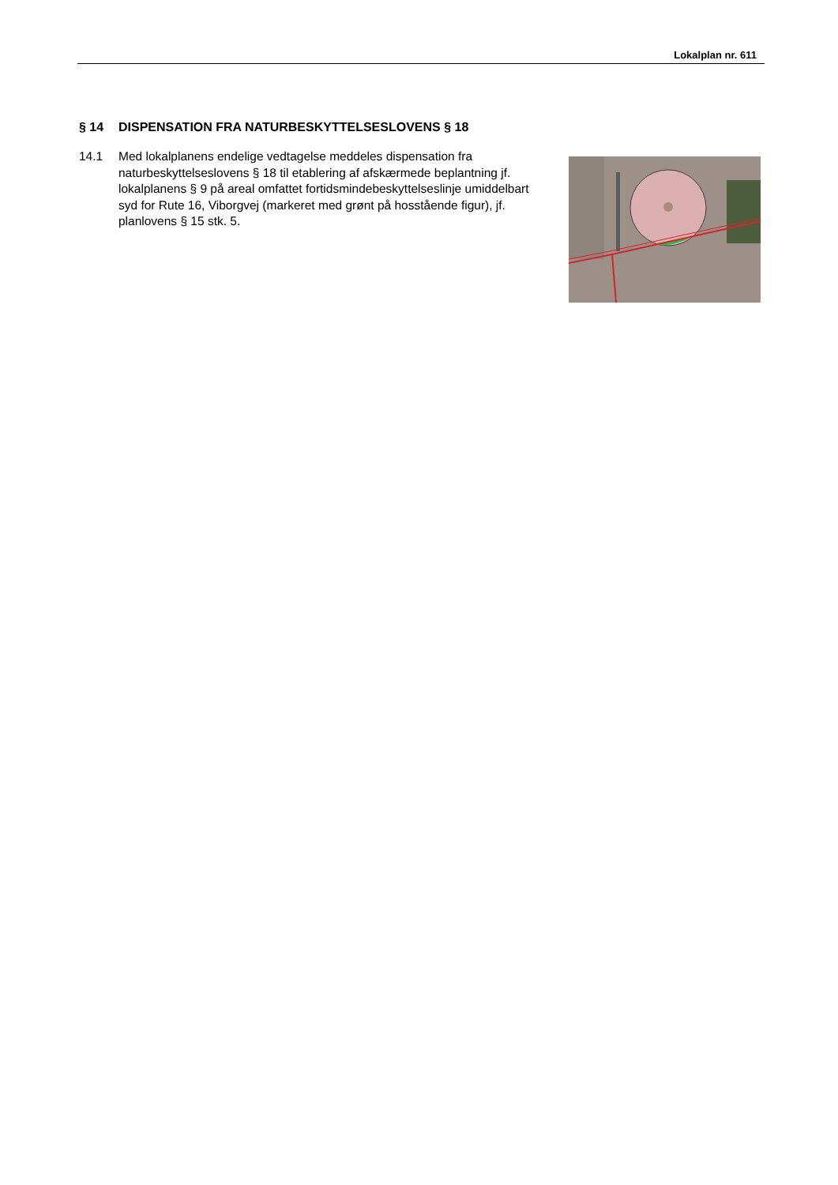Lokalplan nr. 611
§ 14 DISPENSATION FRA NATURBESKYTTELSESLOVENS § 18
14.1 Med lokalplanens endelige vedtagelse meddeles dispensation fra naturbeskyttelseslovens § 18 til etablering af afskærmede be­plantning jf. lokalplanens § 9 på areal omfattet fortidsmindebe­skyttelseslinje umiddelbart syd for Rute 16, Viborgvej (markeret med grønt på hosstående figur), jf. planlovens § 15 stk. 5.